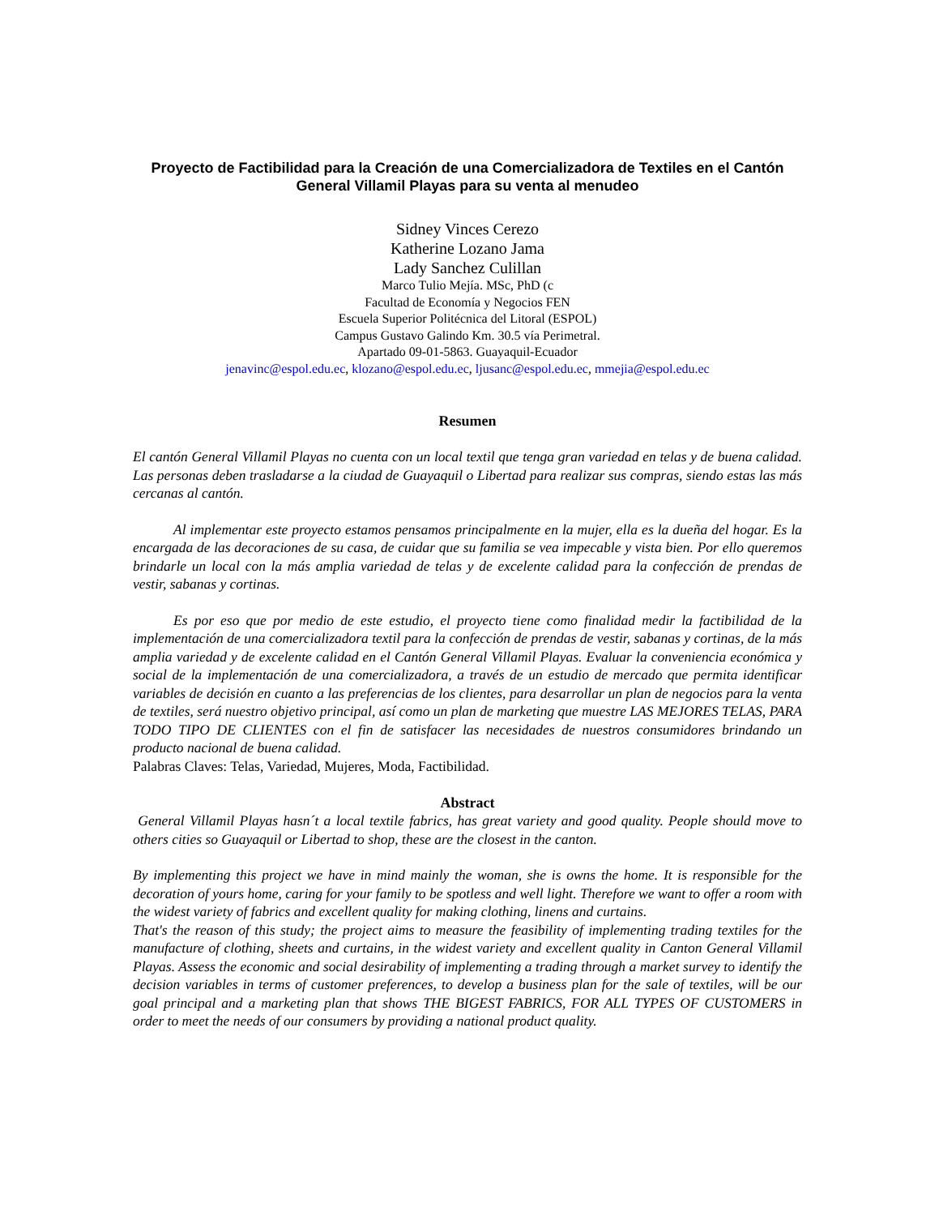Proyecto de Factibilidad para la Creación de una Comercializadora de Textiles en el Cantón General Villamil Playas para su venta al menudeo
Sidney Vinces Cerezo
Katherine Lozano Jama
Lady Sanchez Culillan
Marco Tulio Mejía. MSc, PhD (c
Facultad de Economía y Negocios FEN
Escuela Superior Politécnica del Litoral (ESPOL)
Campus Gustavo Galindo Km. 30.5 vía Perimetral.
Apartado 09-01-5863. Guayaquil-Ecuador
jenavinc@espol.edu.ec, klozano@espol.edu.ec, ljusanc@espol.edu.ec, mmejia@espol.edu.ec
Resumen
El cantón General Villamil Playas no cuenta con un local textil que tenga gran variedad en telas y de buena calidad. Las personas deben trasladarse a la ciudad de Guayaquil o Libertad para realizar sus compras, siendo estas las más cercanas al cantón.
Al implementar este proyecto estamos pensamos principalmente en la mujer, ella es la dueña del hogar. Es la encargada de las decoraciones de su casa, de cuidar que su familia se vea impecable y vista bien. Por ello queremos brindarle un local con la más amplia variedad de telas y de excelente calidad para la confección de prendas de vestir, sabanas y cortinas.
Es por eso que por medio de este estudio, el proyecto tiene como finalidad medir la factibilidad de la implementación de una comercializadora textil para la confección de prendas de vestir, sabanas y cortinas, de la más amplia variedad y de excelente calidad en el Cantón General Villamil Playas. Evaluar la conveniencia económica y social de la implementación de una comercializadora, a través de un estudio de mercado que permita identificar variables de decisión en cuanto a las preferencias de los clientes, para desarrollar un plan de negocios para la venta de textiles, será nuestro objetivo principal, así como un plan de marketing que muestre LAS MEJORES TELAS, PARA TODO TIPO DE CLIENTES con el fin de satisfacer las necesidades de nuestros consumidores brindando un producto nacional de buena calidad.
Palabras Claves: Telas, Variedad, Mujeres, Moda, Factibilidad.
Abstract
General Villamil Playas hasn´t a local textile fabrics, has great variety and good quality. People should move to others cities so Guayaquil or Libertad to shop, these are the closest in the canton.
By implementing this project we have in mind mainly the woman, she is owns the home. It is responsible for the decoration of yours home, caring for your family to be spotless and well light. Therefore we want to offer a room with the widest variety of fabrics and excellent quality for making clothing, linens and curtains.
That's the reason of this study; the project aims to measure the feasibility of implementing trading textiles for the manufacture of clothing, sheets and curtains, in the widest variety and excellent quality in Canton General Villamil Playas. Assess the economic and social desirability of implementing a trading through a market survey to identify the decision variables in terms of customer preferences, to develop a business plan for the sale of textiles, will be our goal principal and a marketing plan that shows THE BIGEST FABRICS, FOR ALL TYPES OF CUSTOMERS in order to meet the needs of our consumers by providing a national product quality.